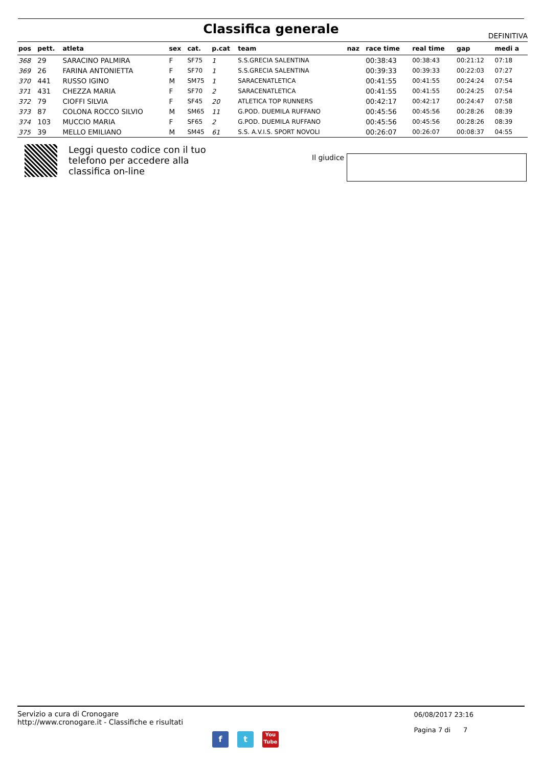Classifica generale DEFINITIVA
| pos | pett. | atleta | sex | cat. | p.cat | team | naz | race time | real time | gap | medi a |
| --- | --- | --- | --- | --- | --- | --- | --- | --- | --- | --- | --- |
| 368 | 29 | SARACINO PALMIRA | F | SF75 | 1 | S.S.GRECIA SALENTINA | | 00:38:43 | 00:38:43 | 00:21:12 | 07:18 |
| 369 | 26 | FARINA ANTONIETTA | F | SF70 | 1 | S.S.GRECIA SALENTINA | | 00:39:33 | 00:39:33 | 00:22:03 | 07:27 |
| 370 | 441 | RUSSO IGINO | M | SM75 | 1 | SARACENATLETICA | | 00:41:55 | 00:41:55 | 00:24:24 | 07:54 |
| 371 | 431 | CHEZZA MARIA | F | SF70 | 2 | SARACENATLETICA | | 00:41:55 | 00:41:55 | 00:24:25 | 07:54 |
| 372 | 79 | CIOFFI SILVIA | F | SF45 | 20 | ATLETICA TOP RUNNERS | | 00:42:17 | 00:42:17 | 00:24:47 | 07:58 |
| 373 | 87 | COLONA ROCCO SILVIO | M | SM65 | 11 | G.POD. DUEMILA RUFFANO | | 00:45:56 | 00:45:56 | 00:28:26 | 08:39 |
| 374 | 103 | MUCCIO MARIA | F | SF65 | 2 | G.POD. DUEMILA RUFFANO | | 00:45:56 | 00:45:56 | 00:28:26 | 08:39 |
| 375 | 39 | MELLO EMILIANO | M | SM45 | 61 | S.S. A.V.I.S. SPORT NOVOLI | | 00:26:07 | 00:26:07 | 00:08:37 | 04:55 |
Leggi questo codice con il tuo telefono per accedere alla classifica on-line
Il giudice
Servizio a cura di Cronogare
http://www.cronogare.it - Classifiche e risultati
06/08/2017 23:16
Pagina 7 di 7
f t
You
Tube